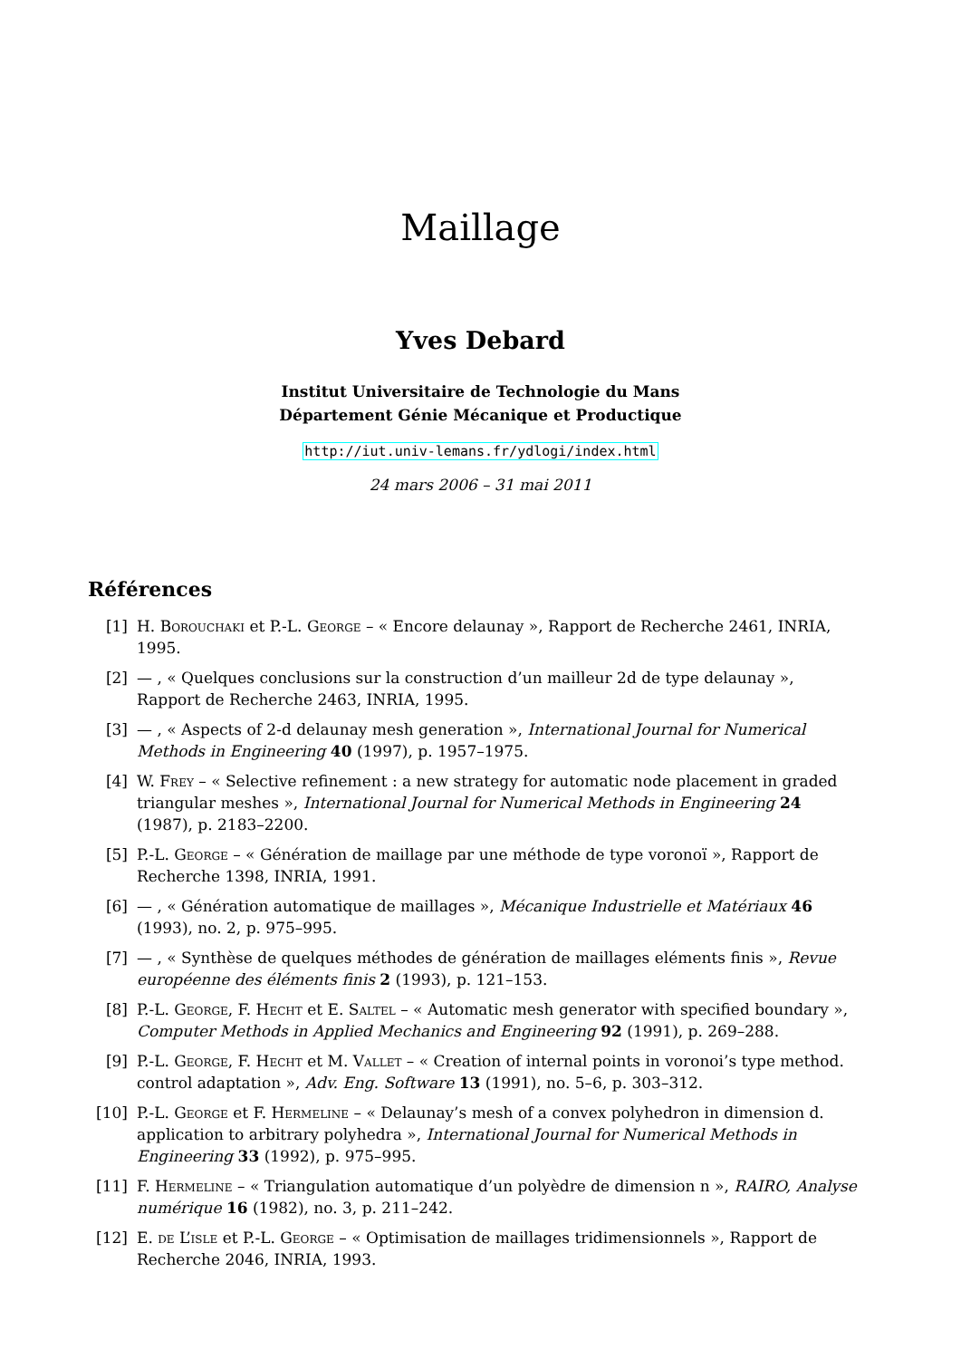Maillage
Yves Debard
Institut Universitaire de Technologie du Mans
Département Génie Mécanique et Productique
http://iut.univ-lemans.fr/ydlogi/index.html
24 mars 2006 – 31 mai 2011
Références
[1] H. Borouchaki et P.-L. George – « Encore delaunay », Rapport de Recherche 2461, INRIA, 1995.
[2] — , « Quelques conclusions sur la construction d’un mailleur 2d de type delaunay », Rapport de Recherche 2463, INRIA, 1995.
[3] — , « Aspects of 2-d delaunay mesh generation », International Journal for Numerical Methods in Engineering 40 (1997), p. 1957–1975.
[4] W. Frey – « Selective refinement : a new strategy for automatic node placement in graded triangular meshes », International Journal for Numerical Methods in Engineering 24 (1987), p. 2183–2200.
[5] P.-L. George – « Génération de maillage par une méthode de type voronoï », Rapport de Recherche 1398, INRIA, 1991.
[6] — , « Génération automatique de maillages », Mécanique Industrielle et Matériaux 46 (1993), no. 2, p. 975–995.
[7] — , « Synthèse de quelques méthodes de génération de maillages eléments finis », Revue européenne des éléments finis 2 (1993), p. 121–153.
[8] P.-L. George, F. Hecht et E. Saltel – « Automatic mesh generator with specified boundary », Computer Methods in Applied Mechanics and Engineering 92 (1991), p. 269–288.
[9] P.-L. George, F. Hecht et M. Vallet – « Creation of internal points in voronoi’s type method. control adaptation », Adv. Eng. Software 13 (1991), no. 5–6, p. 303–312.
[10]
P.-L. George et F. Hermeline – « Delaunay’s mesh of a convex polyhedron in dimension d. application to arbitrary polyhedra », International Journal for Numerical Methods in Engineering 33 (1992), p. 975–995.
[11]
F. Hermeline – « Triangulation automatique d’un polyèdre de dimension n », RAIRO, Analyse numérique 16 (1982), no. 3, p. 211–242.
[12]
E. de L’isle et P.-L. George – « Optimisation de maillages tridimensionnels », Rapport de Recherche 2046, INRIA, 1993.